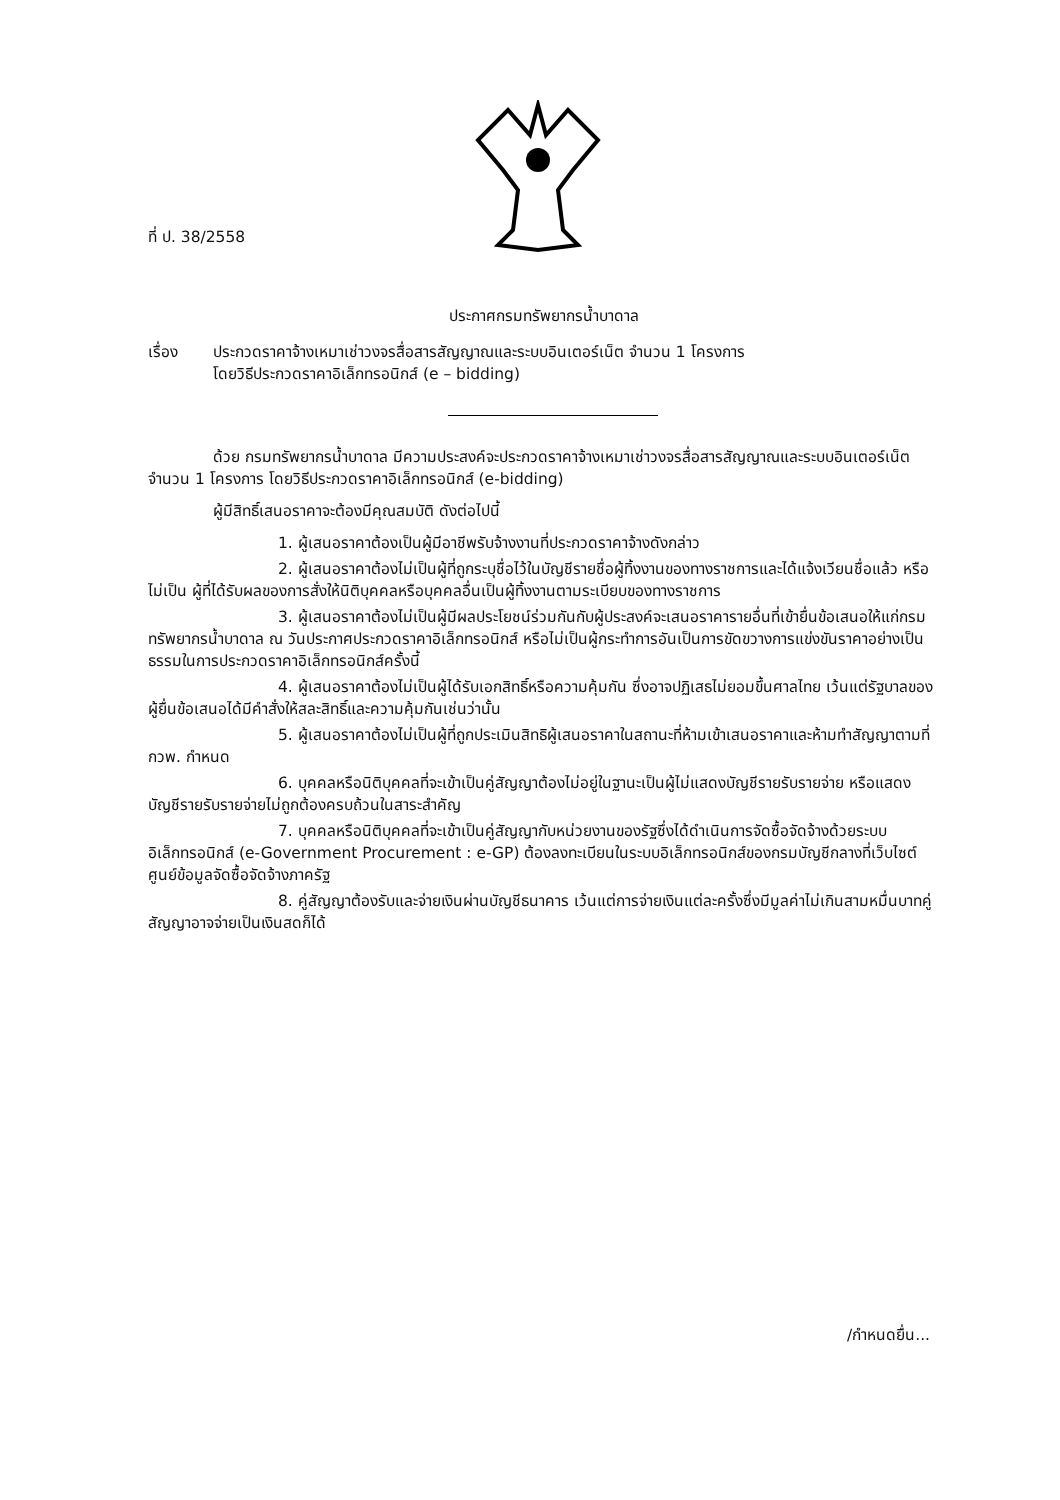ที่ ป. 38/2558
ประกาศกรมทรัพยากรน้ำบาดาล
เรื่อง ประกวดราคาจ้างเหมาเช่าวงจรสื่อสารสัญญาณและระบบอินเตอร์เน็ต จำนวน 1 โครงการ
โดยวิธีประกวดราคาอิเล็กทรอนิกส์ (e – bidding)
ด้วย กรมทรัพยากรน้ำบาดาล มีความประสงค์จะประกวดราคาจ้างเหมาเช่าวงจรสื่อสารสัญญาณและระบบอินเตอร์เน็ต จำนวน 1 โครงการ โดยวิธีประกวดราคาอิเล็กทรอนิกส์ (e-bidding)
ผู้มีสิทธิ์เสนอราคาจะต้องมีคุณสมบัติ ดังต่อไปนี้
1. ผู้เสนอราคาต้องเป็นผู้มีอาชีพรับจ้างงานที่ประกวดราคาจ้างดังกล่าว
2. ผู้เสนอราคาต้องไม่เป็นผู้ที่ถูกระบุชื่อไว้ในบัญชีรายชื่อผู้ทิ้งงานของทางราชการและได้แจ้งเวียนชื่อแล้ว หรือไม่เป็น ผู้ที่ได้รับผลของการสั่งให้นิติบุคคลหรือบุคคลอื่นเป็นผู้ทิ้งงานตามระเบียบของทางราชการ
3. ผู้เสนอราคาต้องไม่เป็นผู้มีผลประโยชน์ร่วมกันกับผู้ประสงค์จะเสนอราคารายอื่นที่เข้ายื่นข้อเสนอให้แก่กรมทรัพยากรน้ำบาดาล ณ วันประกาศประกวดราคาอิเล็กทรอนิกส์ หรือไม่เป็นผู้กระทำการอันเป็นการขัดขวางการแข่งขันราคาอย่างเป็นธรรมในการประกวดราคาอิเล็กทรอนิกส์ครั้งนี้
4. ผู้เสนอราคาต้องไม่เป็นผู้ได้รับเอกสิทธิ์หรือความคุ้มกัน ซึ่งอาจปฏิเสธไม่ยอมขึ้นศาลไทย เว้นแต่รัฐบาลของผู้ยื่นข้อเสนอได้มีคำสั่งให้สละสิทธิ์และความคุ้มกันเช่นว่านั้น
5. ผู้เสนอราคาต้องไม่เป็นผู้ที่ถูกประเมินสิทธิผู้เสนอราคาในสถานะที่ห้ามเข้าเสนอราคาและห้ามทำสัญญาตามที่ กวพ. กำหนด
6. บุคคลหรือนิติบุคคลที่จะเข้าเป็นคู่สัญญาต้องไม่อยู่ในฐานะเป็นผู้ไม่แสดงบัญชีรายรับรายจ่าย หรือแสดงบัญชีรายรับรายจ่ายไม่ถูกต้องครบถ้วนในสาระสำคัญ
7. บุคคลหรือนิติบุคคลที่จะเข้าเป็นคู่สัญญากับหน่วยงานของรัฐซึ่งได้ดำเนินการจัดซื้อจัดจ้างด้วยระบบอิเล็กทรอนิกส์ (e-Government Procurement : e-GP) ต้องลงทะเบียนในระบบอิเล็กทรอนิกส์ของกรมบัญชีกลางที่เว็บไซต์ศูนย์ข้อมูลจัดซื้อจัดจ้างภาครัฐ
8. คู่สัญญาต้องรับและจ่ายเงินผ่านบัญชีธนาคาร เว้นแต่การจ่ายเงินแต่ละครั้งซึ่งมีมูลค่าไม่เกินสามหมื่นบาทคู่สัญญาอาจจ่ายเป็นเงินสดก็ได้
/กำหนดยื่น...